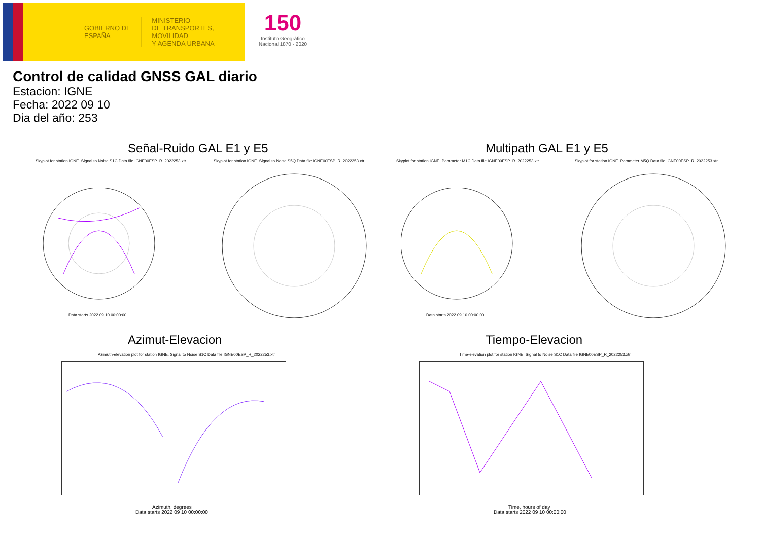GOBIERNO DE ESPAÑA
MINISTERIO
DE TRANSPORTES, MOVILIDAD
Y AGENDA URBANA
150
Instituto Geográfico
Nacional 1870 · 2020
Control de calidad GNSS GAL diario
Estacion: IGNE
Fecha: 2022 09 10
Dia del año: 253
Señal-Ruido GAL E1 y E5 Multipath GAL E1 y E5
Skyplot for station IGNE. Signal to Noise S1C Data file IGNE00ESP_R_2022253.xtr
Skyplot for station IGNE. Signal to Noise S5Q Data file IGNE00ESP_R_2022253.xtr
Skyplot for station IGNE. Parameter M1C Data file IGNE00ESP_R_2022253.xtr
Skyplot for station IGNE. Parameter M5Q Data file IGNE00ESP_R_2022253.xtr
Data starts 2022 09 10 00:00:00
Data starts 2022 09 10 00:00:00
Azimut-Elevacion Tiempo-Elevacion
Azimuth-elevation plot for station IGNE. Signal to Noise S1C Data file IGNE00ESP_R_2022253.xtr
Time-elevation plot for station IGNE. Signal to Noise S1C Data file IGNE00ESP_R_2022253.xtr
Azimuth, degrees
Data starts 2022 09 10 00:00:00
Time, hours of day
Data starts 2022 09 10 00:00:00